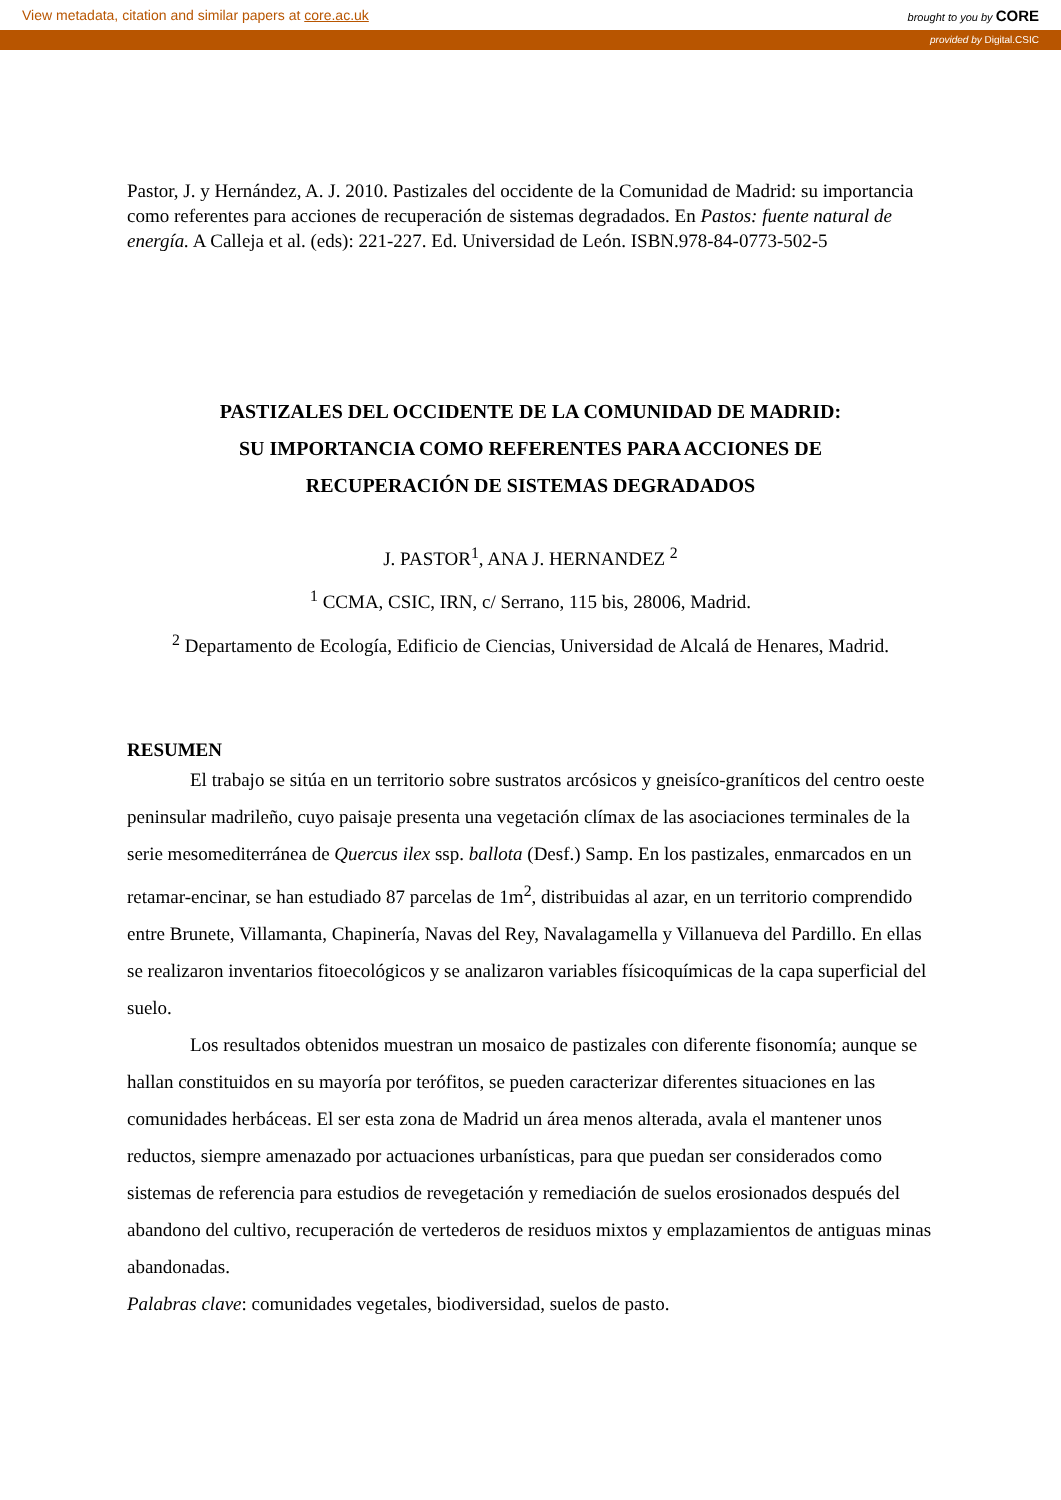View metadata, citation and similar papers at core.ac.uk brought to you by CORE
provided by Digital.CSIC
Pastor, J. y Hernández, A. J. 2010. Pastizales del occidente de la Comunidad de Madrid: su importancia como referentes para acciones de recuperación de sistemas degradados. En Pastos: fuente natural de energía. A Calleja et al. (eds): 221-227. Ed. Universidad de León. ISBN.978-84-0773-502-5
PASTIZALES DEL OCCIDENTE DE LA COMUNIDAD DE MADRID:
SU IMPORTANCIA COMO REFERENTES PARA ACCIONES DE
RECUPERACIÓN DE SISTEMAS DEGRADADOS
J. PASTOR<sup>1</sup>, ANA J. HERNANDEZ <sup>2</sup>
<sup>1</sup> CCMA, CSIC, IRN, c/ Serrano, 115 bis, 28006, Madrid.
<sup>2</sup> Departamento de Ecología, Edificio de Ciencias, Universidad de Alcalá de Henares, Madrid.
RESUMEN
El trabajo se sitúa en un territorio sobre sustratos arcósicos y gneisíco-graníticos del centro oeste peninsular madrileño, cuyo paisaje presenta una vegetación clímax de las asociaciones terminales de la serie mesomediterránea de Quercus ilex ssp. ballota (Desf.) Samp. En los pastizales, enmarcados en un retamar-encinar, se han estudiado 87 parcelas de 1m<sup>2</sup>, distribuidas al azar, en un territorio comprendido entre Brunete, Villamanta, Chapinería, Navas del Rey, Navalagamella y Villanueva del Pardillo. En ellas se realizaron inventarios fitoecológicos y se analizaron variables físicoquímicas de la capa superficial del suelo.
Los resultados obtenidos muestran un mosaico de pastizales con diferente fisonomía; aunque se hallan constituidos en su mayoría por terófitos, se pueden caracterizar diferentes situaciones en las comunidades herbáceas. El ser esta zona de Madrid un área menos alterada, avala el mantener unos reductos, siempre amenazado por actuaciones urbanísticas, para que puedan ser considerados como sistemas de referencia para estudios de revegetación y remediación de suelos erosionados después del abandono del cultivo, recuperación de vertederos de residuos mixtos y emplazamientos de antiguas minas abandonadas.
Palabras clave: comunidades vegetales, biodiversidad, suelos de pasto.